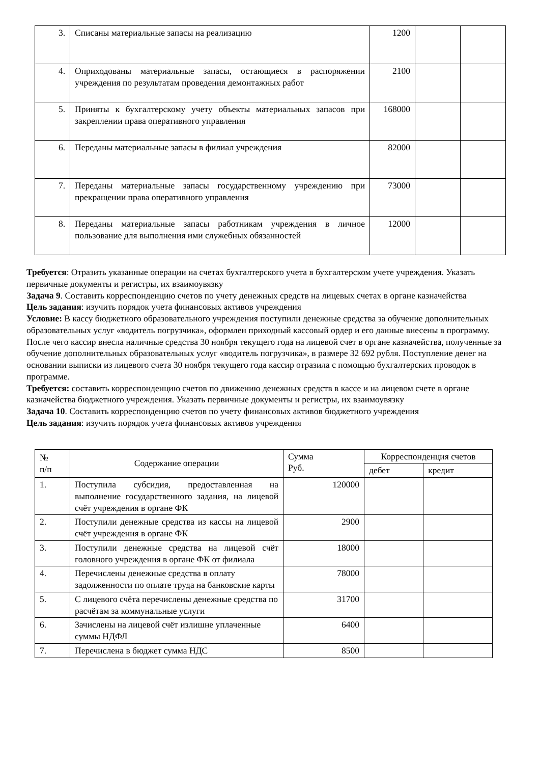| 3. | Списаны материальные запасы на реализацию | 1200 | | |
| 4. | Оприходованы материальные запасы, остающиеся в распоряжении учреждения по результатам проведения демонтажных работ | 2100 | | |
| 5. | Приняты к бухгалтерскому учету объекты материальных запасов при закреплении права оперативного управления | 168000 | | |
| 6. | Переданы материальные запасы в филиал учреждения | 82000 | | |
| 7. | Переданы материальные запасы государственному учреждению при прекращении права оперативного управления | 73000 | | |
| 8. | Переданы материальные запасы работникам учреждения в личное пользование для выполнения ими служебных обязанностей | 12000 | | |
Требуется: Отразить указанные операции на счетах бухгалтерского учета в бухгалтерском учете учреждения. Указать первичные документы и регистры, их взаимоувязку
Задача 9. Составить корреспонденцию счетов по учету денежных средств на лицевых счетах в органе казначейства
Цель задания: изучить порядок учета финансовых активов учреждения
Условие: В кассу бюджетного образовательного учреждения поступили денежные средства за обучение дополнительных образовательных услуг «водитель погрузчика», оформлен приходный кассовый ордер и его данные внесены в программу. После чего кассир внесла наличные средства 30 ноября текущего года на лицевой счет в органе казначейства, полученные за обучение дополнительных образовательных услуг «водитель погрузчика», в размере 32 692 рубля. Поступление денег на основании выписки из лицевого счета 30 ноября текущего года кассир отразила с помощью бухгалтерских проводок в программе.
Требуется: составить корреспонденцию счетов по движению денежных средств в кассе и на лицевом счете в органе казначейства бюджетного учреждения. Указать первичные документы и регистры, их взаимоувязку
Задача 10. Составить корреспонденцию счетов по учету финансовых активов бюджетного учреждения
Цель задания: изучить порядок учета финансовых активов учреждения
| № п/п | Содержание операции | Сумма Руб. | Корреспонденция счетов | |
| | | | дебет | кредит |
| 1. | Поступила субсидия, предоставленная на выполнение государственного задания, на лицевой счёт учреждения в органе ФК | 120000 | | |
| 2. | Поступили денежные средства из кассы на лицевой счёт учреждения в органе ФК | 2900 | | |
| 3. | Поступили денежные средства на лицевой счёт головного учреждения в органе ФК от филиала | 18000 | | |
| 4. | Перечислены денежные средства в оплату задолженности по оплате труда на банковские карты | 78000 | | |
| 5. | С лицевого счёта перечислены денежные средства по расчётам за коммунальные услуги | 31700 | | |
| 6. | Зачислены на лицевой счёт излишне уплаченные суммы НДФЛ | 6400 | | |
| 7. | Перечислена в бюджет сумма НДС | 8500 | | |